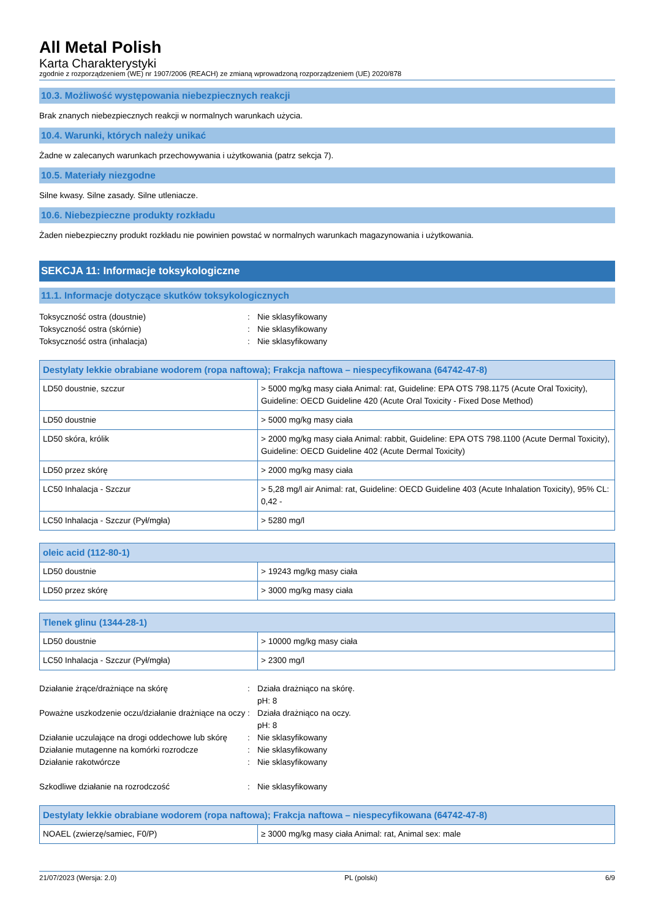All Metal Polish
Karta Charakterystyki
zgodnie z rozporządzeniem (WE) nr 1907/2006 (REACH) ze zmianą wprowadzoną rozporządzeniem (UE) 2020/878
10.3. Możliwość występowania niebezpiecznych reakcji
Brak znanych niebezpiecznych reakcji w normalnych warunkach użycia.
10.4. Warunki, których należy unikać
Żadne w zalecanych warunkach przechowywania i użytkowania (patrz sekcja 7).
10.5. Materiały niezgodne
Silne kwasy. Silne zasady. Silne utleniacze.
10.6. Niebezpieczne produkty rozkładu
Żaden niebezpieczny produkt rozkładu nie powinien powstać w normalnych warunkach magazynowania i użytkowania.
SEKCJA 11: Informacje toksykologiczne
11.1. Informacje dotyczące skutków toksykologicznych
Toksyczność ostra (doustnie)
:
Nie sklasyfikowany
Toksyczność ostra (skórnie)
:
Nie sklasyfikowany
Toksyczność ostra (inhalacja)
:
Nie sklasyfikowany
| Destylaty lekkie obrabiane wodorem (ropa naftowa); Frakcja naftowa – niespecyfikowana (64742-47-8) | |
| --- | --- |
| LD50 doustnie, szczur | > 5000 mg/kg masy ciała Animal: rat, Guideline: EPA OTS 798.1175 (Acute Oral Toxicity), Guideline: OECD Guideline 420 (Acute Oral Toxicity - Fixed Dose Method) |
| LD50 doustnie | > 5000 mg/kg masy ciała |
| LD50 skóra, królik | > 2000 mg/kg masy ciała Animal: rabbit, Guideline: EPA OTS 798.1100 (Acute Dermal Toxicity), Guideline: OECD Guideline 402 (Acute Dermal Toxicity) |
| LD50 przez skórę | > 2000 mg/kg masy ciała |
| LC50 Inhalacja - Szczur | > 5,28 mg/l air Animal: rat, Guideline: OECD Guideline 403 (Acute Inhalation Toxicity), 95% CL: 0,42 - |
| LC50 Inhalacja - Szczur (Pył/mgła) | > 5280 mg/l |
| oleic acid (112-80-1) | |
| --- | --- |
| LD50 doustnie | > 19243 mg/kg masy ciała |
| LD50 przez skórę | > 3000 mg/kg masy ciała |
| Tlenek glinu (1344-28-1) | |
| --- | --- |
| LD50 doustnie | > 10000 mg/kg masy ciała |
| LC50 Inhalacja - Szczur (Pył/mgła) | > 2300 mg/l |
Działanie żrące/drażniące na skórę
:
Działa drażniąco na skórę.
pH: 8
Poważne uszkodzenie oczu/działanie drażniące na oczy
:
Działa drażniąco na oczy.
pH: 8
Działanie uczulające na drogi oddechowe lub skórę
:
Nie sklasyfikowany
Działanie mutagenne na komórki rozrodcze
:
Nie sklasyfikowany
Działanie rakotwórcze
:
Nie sklasyfikowany
Szkodliwe działanie na rozrodczość
:
Nie sklasyfikowany
| Destylaty lekkie obrabiane wodorem (ropa naftowa); Frakcja naftowa – niespecyfikowana (64742-47-8) | |
| --- | --- |
| NOAEL (zwierzę/samiec, F0/P) | ≥ 3000 mg/kg masy ciała Animal: rat, Animal sex: male |
21/07/2023 (Wersja: 2.0) PL (polski) 6/9